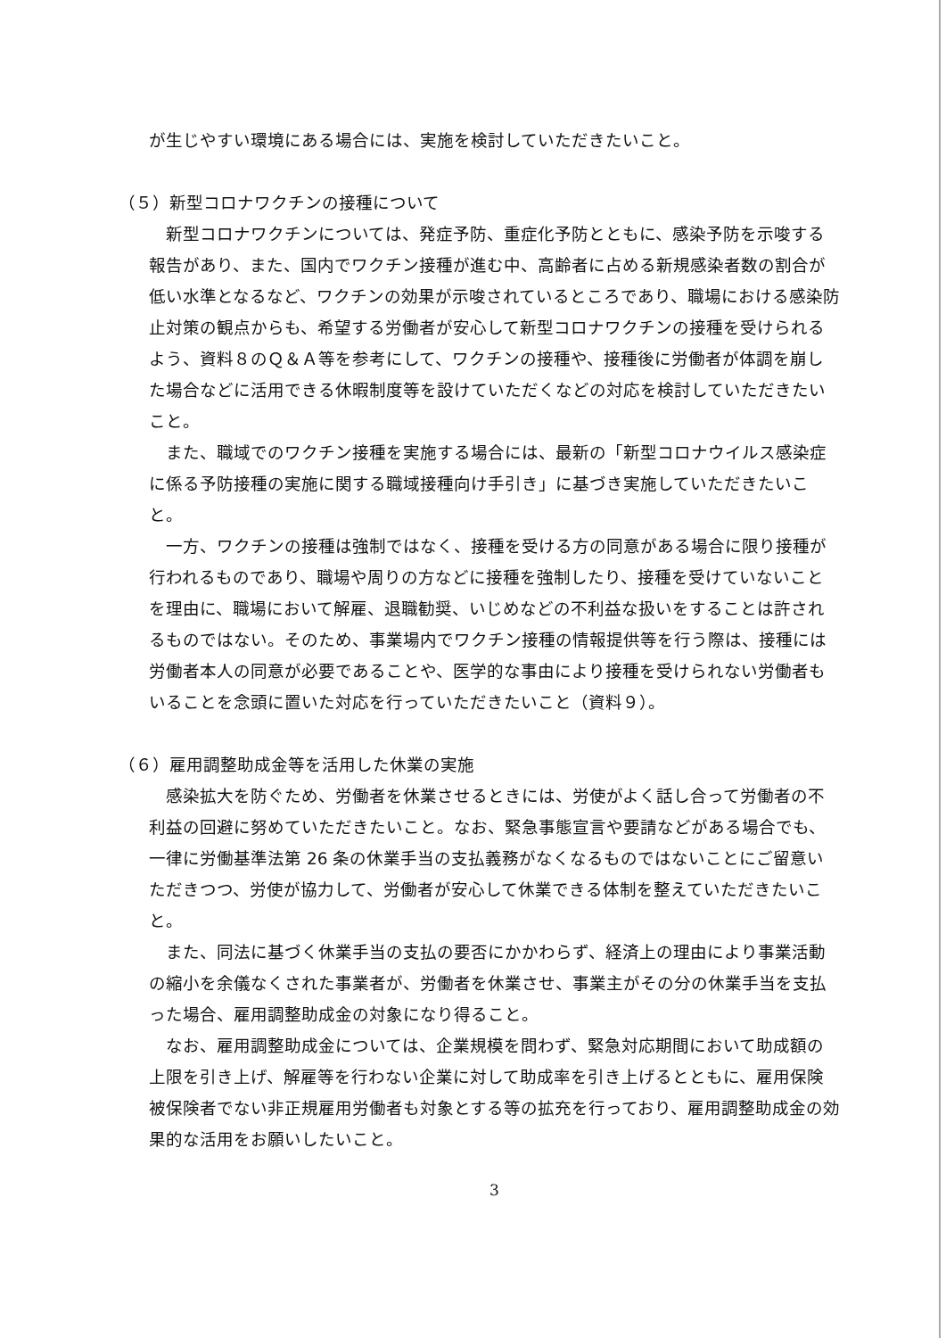が生じやすい環境にある場合には、実施を検討していただきたいこと。
（５）新型コロナワクチンの接種について
新型コロナワクチンについては、発症予防、重症化予防とともに、感染予防を示唆する報告があり、また、国内でワクチン接種が進む中、高齢者に占める新規感染者数の割合が低い水準となるなど、ワクチンの効果が示唆されているところであり、職場における感染防止対策の観点からも、希望する労働者が安心して新型コロナワクチンの接種を受けられるよう、資料８のＱ＆Ａ等を参考にして、ワクチンの接種や、接種後に労働者が体調を崩した場合などに活用できる休暇制度等を設けていただくなどの対応を検討していただきたいこと。
また、職域でのワクチン接種を実施する場合には、最新の「新型コロナウイルス感染症に係る予防接種の実施に関する職域接種向け手引き」に基づき実施していただきたいこと。
一方、ワクチンの接種は強制ではなく、接種を受ける方の同意がある場合に限り接種が行われるものであり、職場や周りの方などに接種を強制したり、接種を受けていないことを理由に、職場において解雇、退職勧奨、いじめなどの不利益な扱いをすることは許されるものではない。そのため、事業場内でワクチン接種の情報提供等を行う際は、接種には労働者本人の同意が必要であることや、医学的な事由により接種を受けられない労働者もいることを念頭に置いた対応を行っていただきたいこと（資料９）。
（６）雇用調整助成金等を活用した休業の実施
感染拡大を防ぐため、労働者を休業させるときには、労使がよく話し合って労働者の不利益の回避に努めていただきたいこと。なお、緊急事態宣言や要請などがある場合でも、一律に労働基準法第 26 条の休業手当の支払義務がなくなるものではないことにご留意いただきつつ、労使が協力して、労働者が安心して休業できる体制を整えていただきたいこと。
また、同法に基づく休業手当の支払の要否にかかわらず、経済上の理由により事業活動の縮小を余儀なくされた事業者が、労働者を休業させ、事業主がその分の休業手当を支払った場合、雇用調整助成金の対象になり得ること。
なお、雇用調整助成金については、企業規模を問わず、緊急対応期間において助成額の上限を引き上げ、解雇等を行わない企業に対して助成率を引き上げるとともに、雇用保険被保険者でない非正規雇用労働者も対象とする等の拡充を行っており、雇用調整助成金の効果的な活用をお願いしたいこと。
3